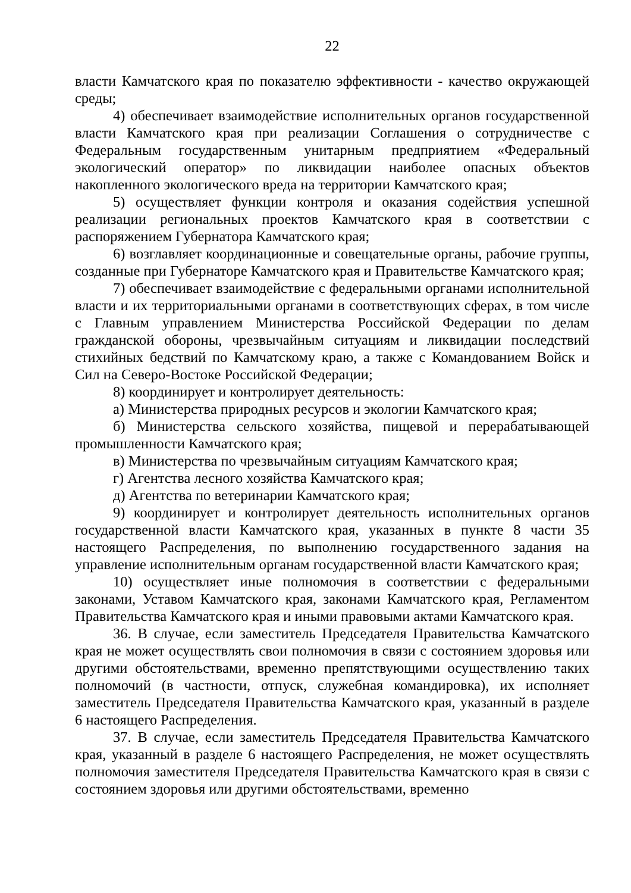22
власти Камчатского края по показателю эффективности - качество окружающей среды;
4) обеспечивает взаимодействие исполнительных органов государственной власти Камчатского края при реализации Соглашения о сотрудничестве с Федеральным государственным унитарным предприятием «Федеральный экологический оператор» по ликвидации наиболее опасных объектов накопленного экологического вреда на территории Камчатского края;
5) осуществляет функции контроля и оказания содействия успешной реализации региональных проектов Камчатского края в соответствии с распоряжением Губернатора Камчатского края;
6) возглавляет координационные и совещательные органы, рабочие группы, созданные при Губернаторе Камчатского края и Правительстве Камчатского края;
7) обеспечивает взаимодействие с федеральными органами исполнительной власти и их территориальными органами в соответствующих сферах, в том числе с Главным управлением Министерства Российской Федерации по делам гражданской обороны, чрезвычайным ситуациям и ликвидации последствий стихийных бедствий по Камчатскому краю, а также с Командованием Войск и Сил на Северо-Востоке Российской Федерации;
8) координирует и контролирует деятельность:
а) Министерства природных ресурсов и экологии Камчатского края;
б) Министерства сельского хозяйства, пищевой и перерабатывающей промышленности Камчатского края;
в) Министерства по чрезвычайным ситуациям Камчатского края;
г) Агентства лесного хозяйства Камчатского края;
д) Агентства по ветеринарии Камчатского края;
9) координирует и контролирует деятельность исполнительных органов государственной власти Камчатского края, указанных в пункте 8 части 35 настоящего Распределения, по выполнению государственного задания на управление исполнительным органам государственной власти Камчатского края;
10) осуществляет иные полномочия в соответствии с федеральными законами, Уставом Камчатского края, законами Камчатского края, Регламентом Правительства Камчатского края и иными правовыми актами Камчатского края.
36. В случае, если заместитель Председателя Правительства Камчатского края не может осуществлять свои полномочия в связи с состоянием здоровья или другими обстоятельствами, временно препятствующими осуществлению таких полномочий (в частности, отпуск, служебная командировка), их исполняет заместитель Председателя Правительства Камчатского края, указанный в разделе 6 настоящего Распределения.
37. В случае, если заместитель Председателя Правительства Камчатского края, указанный в разделе 6 настоящего Распределения, не может осуществлять полномочия заместителя Председателя Правительства Камчатского края в связи с состоянием здоровья или другими обстоятельствами, временно